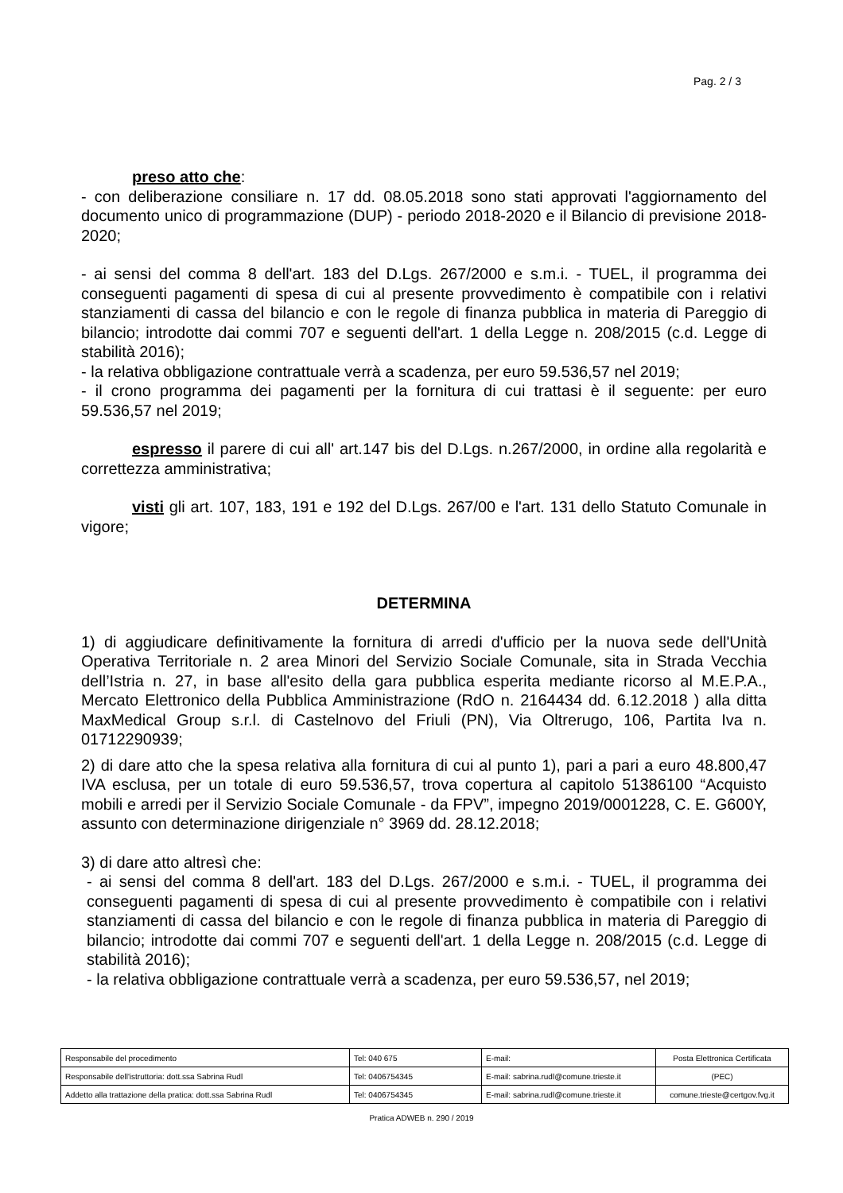Pag. 2 / 3
preso atto che:
- con deliberazione consiliare n. 17 dd. 08.05.2018 sono stati approvati l'aggiornamento del documento unico di programmazione (DUP) - periodo 2018-2020 e il Bilancio di previsione 2018-2020;
- ai sensi del comma 8 dell'art. 183 del D.Lgs. 267/2000 e s.m.i. - TUEL, il programma dei conseguenti pagamenti di spesa di cui al presente provvedimento è compatibile con i relativi stanziamenti di cassa del bilancio e con le regole di finanza pubblica in materia di Pareggio di bilancio; introdotte dai commi 707 e seguenti dell'art. 1 della Legge n. 208/2015 (c.d. Legge di stabilità 2016);
- la relativa obbligazione contrattuale verrà a scadenza, per euro 59.536,57 nel 2019;
- il crono programma dei pagamenti per la fornitura di cui trattasi è il seguente: per euro 59.536,57 nel 2019;
espresso il parere di cui all' art.147 bis del D.Lgs. n.267/2000, in ordine alla regolarità e correttezza amministrativa;
visti gli art. 107, 183, 191 e 192 del D.Lgs. 267/00 e l'art. 131 dello Statuto Comunale in vigore;
DETERMINA
1) di aggiudicare definitivamente la fornitura di arredi d'ufficio per la nuova sede dell'Unità Operativa Territoriale n. 2 area Minori del Servizio Sociale Comunale, sita in Strada Vecchia dell’Istria n. 27, in base all'esito della gara pubblica esperita mediante ricorso al M.E.P.A., Mercato Elettronico della Pubblica Amministrazione (RdO n. 2164434 dd. 6.12.2018 ) alla ditta MaxMedical Group s.r.l. di Castelnovo del Friuli (PN), Via Oltrerugo, 106, Partita Iva n. 01712290939;
2) di dare atto che la spesa relativa alla fornitura di cui al punto 1), pari a pari a euro 48.800,47 IVA esclusa, per un totale di euro 59.536,57, trova copertura al capitolo 51386100 “Acquisto mobili e arredi per il Servizio Sociale Comunale - da FPV”, impegno 2019/0001228, C. E. G600Y, assunto con determinazione dirigenziale n° 3969 dd. 28.12.2018;
3) di dare atto altresì che:
- ai sensi del comma 8 dell'art. 183 del D.Lgs. 267/2000 e s.m.i. - TUEL, il programma dei conseguenti pagamenti di spesa di cui al presente provvedimento è compatibile con i relativi stanziamenti di cassa del bilancio e con le regole di finanza pubblica in materia di Pareggio di bilancio; introdotte dai commi 707 e seguenti dell'art. 1 della Legge n. 208/2015 (c.d. Legge di stabilità 2016);
- la relativa obbligazione contrattuale verrà a scadenza, per euro 59.536,57, nel 2019;
| Responsabile del procedimento | Tel: 040 675 | E-mail: | Posta Elettronica Certificata |
| Responsabile dell'istruttoria: dott.ssa Sabrina Rudl | Tel: 0406754345 | E-mail: sabrina.rudl@comune.trieste.it | (PEC) |
| Addetto alla trattazione della pratica: dott.ssa Sabrina Rudl | Tel: 0406754345 | E-mail: sabrina.rudl@comune.trieste.it | comune.trieste@certgov.fvg.it |
Pratica ADWEB n. 290 / 2019